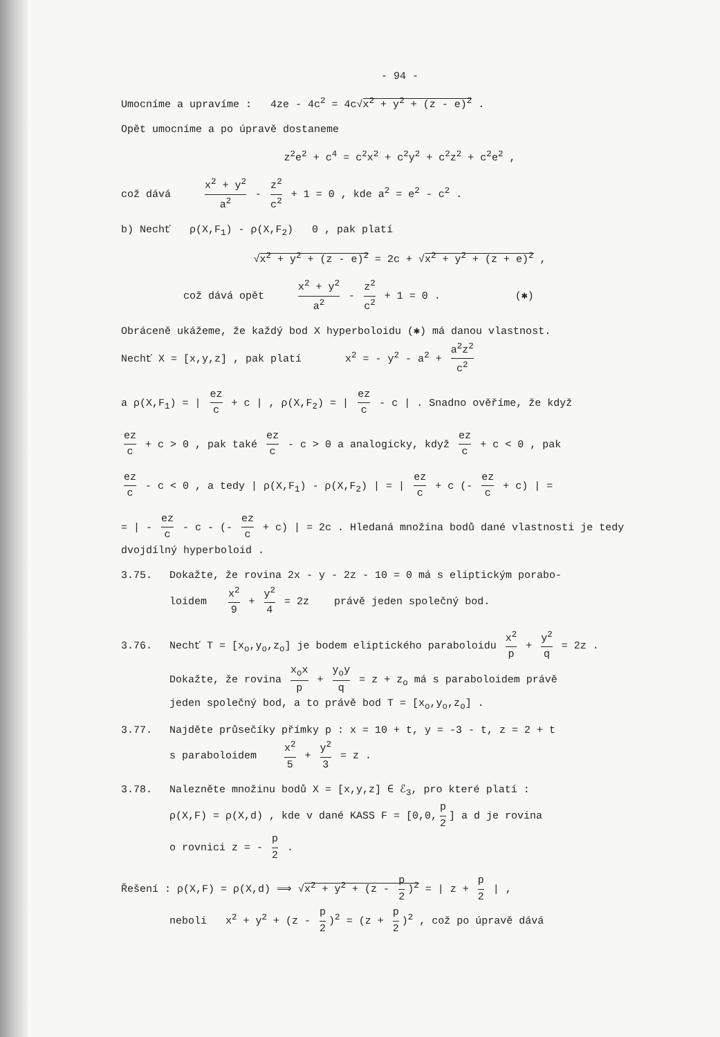- 94 -
Umocníme a upravíme : 4ze - 4c<sup>2</sup> = 4c√x<sup>2</sup> + y<sup>2</sup> + (z - e)<sup>2</sup> .
Opět umocníme a po úpravě dostaneme
z<sup>2</sup>e<sup>2</sup> + c<sup>4</sup> = c<sup>2</sup>x<sup>2</sup> + c<sup>2</sup>y<sup>2</sup> + c<sup>2</sup>z<sup>2</sup> + c<sup>2</sup>e<sup>2</sup> ,
což dává x<sup>2</sup> + y<sup>2</sup> a<sup>2</sup> - z<sup>2</sup> c<sup>2</sup> + 1 = 0 , kde a<sup>2</sup> = e<sup>2</sup> - c<sup>2</sup> .
b) Nechť ρ(X,F<sub>1</sub>) - ρ(X,F<sub>2</sub>) 0 , pak platí
√x<sup>2</sup> + y<sup>2</sup> + (z - e)<sup>2</sup> = 2c + √x<sup>2</sup> + y<sup>2</sup> + (z + e)<sup>2</sup> ,
což dává opět x<sup>2</sup> + y<sup>2</sup> a<sup>2</sup> - z<sup>2</sup> c<sup>2</sup> + 1 = 0 . (✱)
Obráceně ukážeme, že každý bod X hyperboloidu (✱) má danou vlastnost.
Nechť X = [x,y,z] , pak platí x<sup>2</sup> = - y<sup>2</sup> - a<sup>2</sup> + a<sup>2</sup>z<sup>2</sup> c<sup>2</sup>
a ρ(X,F<sub>1</sub>) = | ez c + c | , ρ(X,F<sub>2</sub>) = | ez c - c | . Snadno ověříme, že když
ez c + c > 0 , pak také ez c - c > 0 a analogicky, když ez c + c < 0 , pak
ez c - c < 0 , a tedy | ρ(X,F<sub>1</sub>) - ρ(X,F<sub>2</sub>) | = | ez c + c (- ez c + c) | =
= | - ez c - c - (- ez c + c) | = 2c . Hledaná množina bodů dané vlastnosti je tedy dvojdílný hyperboloid .
3.75. Dokažte, že rovina 2x - y - 2z - 10 = 0 má s eliptickým porabo-
loidem x<sup>2</sup> 9 + y<sup>2</sup> 4 = 2z právě jeden společný bod.
3.76. Nechť T = [x<sub>o</sub>,y<sub>o</sub>,z<sub>o</sub>] je bodem eliptického paraboloidu x<sup>2</sup> p + y<sup>2</sup> q = 2z .
Dokažte, že rovina x<sub>o</sub>x p + y<sub>o</sub>y q = z + z<sub>o</sub> má s paraboloidem právě
jeden společný bod, a to právě bod T = [x<sub>o</sub>,y<sub>o</sub>,z<sub>o</sub>] .
3.77. Najděte průsečíky přímky p : x = 10 + t, y = -3 - t, z = 2 + t
s paraboloidem x<sup>2</sup> 5 + y<sup>2</sup> 3 = z .
3.78. Nalezněte množinu bodů X = [x,y,z] ∈ ℰ<sub>3</sub>, pro které platí :
ρ(X,F) = ρ(X,d) , kde v dané KASS F = [0,0, p 2] a d je rovina
o rovnici z = - p 2 .
Řešení : ρ(X,F) = ρ(X,d) ⟹ √x<sup>2</sup> + y<sup>2</sup> + (z - p 2)<sup>2</sup> = | z + p 2 | ,
neboli x<sup>2</sup> + y<sup>2</sup> + (z - p 2)<sup>2</sup> = (z + p 2)<sup>2</sup> , což po úpravě dává